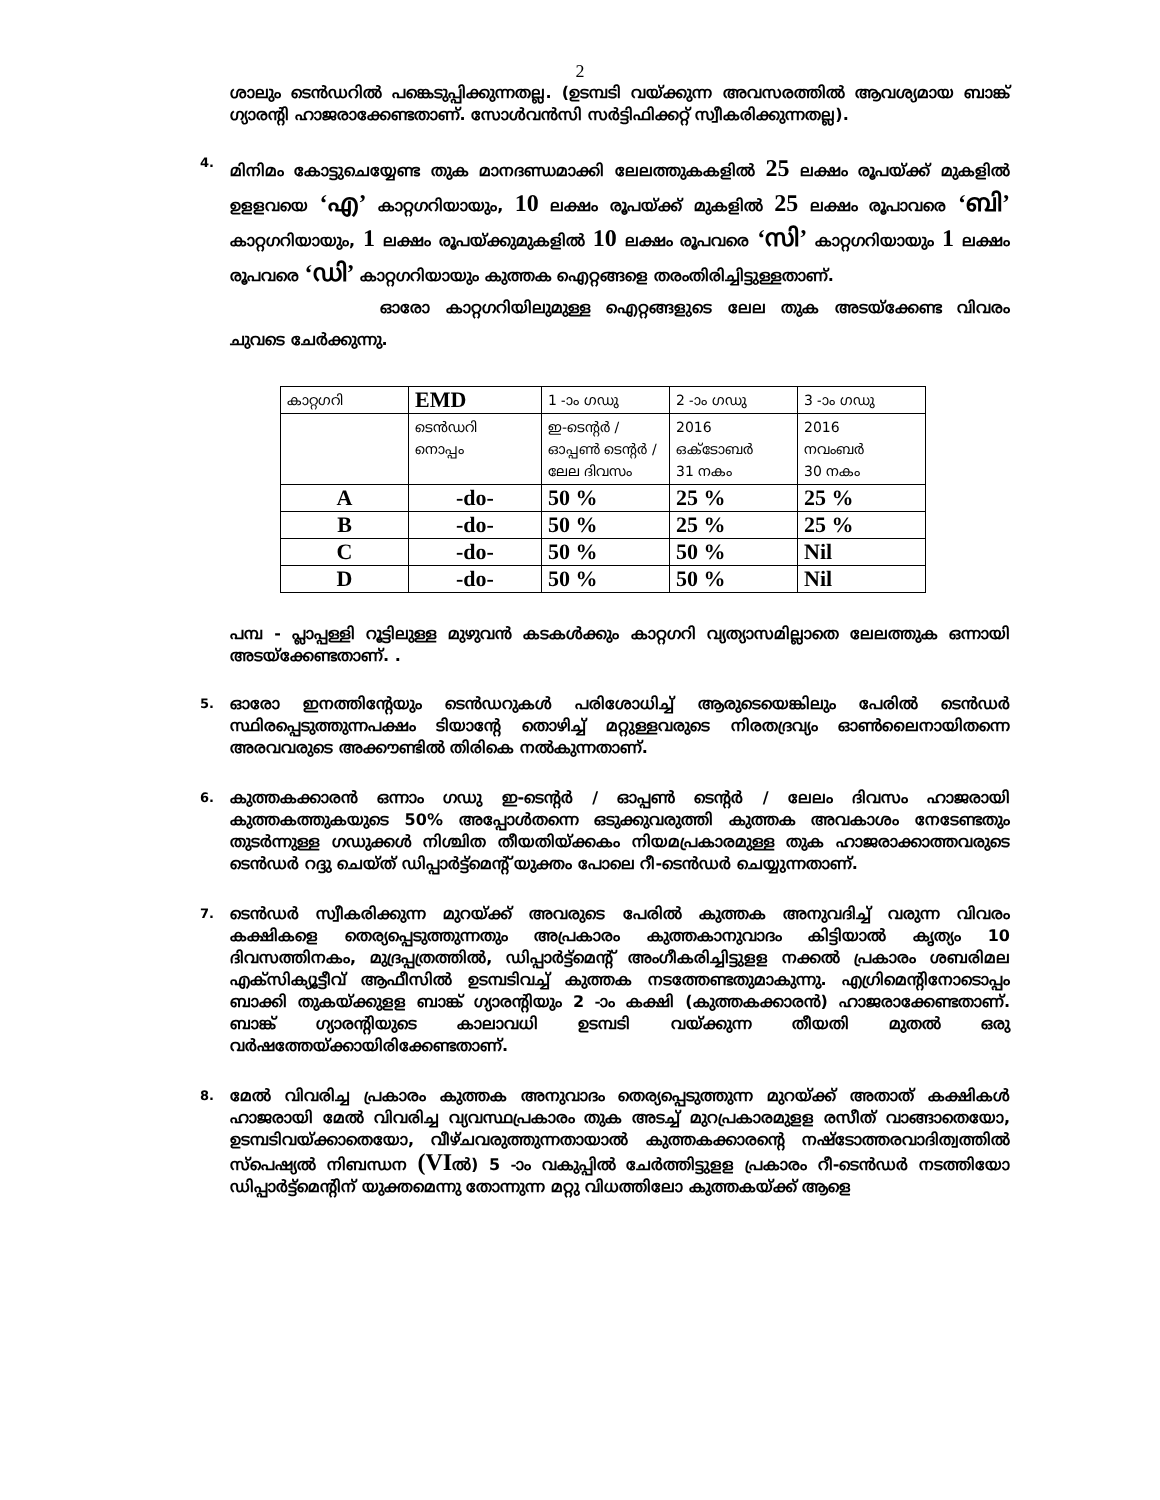2
ശാലും ടെൻഡറിൽ പങ്കെടുപ്പിക്കുന്നതല്ല. (ഉടമ്പടി വയ്ക്കുന്ന അവസരത്തിൽ ആവശ്യമായ ബാങ്ക് ഗ്യാരന്റി ഹാജരാക്കേണ്ടതാണ്. സോൾവൻസി സർട്ടിഫിക്കറ്റ് സ്വീകരിക്കുന്നതല്ല).
4.
മിനിമം കോട്ടുചെയ്യേണ്ട തുക മാനദണ്ഡമാക്കി ലേലത്തുകകളിൽ 25 ലക്ഷം രൂപയ്ക്ക് മുകളിൽ ഉളളവയെ ‘എ’ കാറ്റഗറിയായും, 10 ലക്ഷം രൂപയ്ക്ക് മുകളിൽ 25 ലക്ഷം രൂപാവരെ ‘ബി’ കാറ്റഗറിയായും, 1 ലക്ഷം രൂപയ്ക്കുമുകളിൽ 10 ലക്ഷം രൂപവരെ ‘സി’ കാറ്റഗറിയായും 1 ലക്ഷം രൂപവരെ ‘ഡി’ കാറ്റഗറിയായും കുത്തക ഐറ്റങ്ങളെ തരംതിരിച്ചിട്ടുള്ളതാണ്.
ഓരോ കാറ്റഗറിയിലുമുള്ള ഐറ്റങ്ങളുടെ ലേല തുക അടയ്ക്കേണ്ട വിവരം ചുവടെ ചേർക്കുന്നു.
| കാറ്റഗറി | EMD | 1 -ാം ഗഡു | 2 -ാം ഗഡു | 3 -ാം ഗഡു |
| | ടെൻഡറി നൊപ്പം | ഇ-ടെന്റർ / ഓപ്പൺ ടെന്റർ / ലേല ദിവസം | 2016 ഒക്ടോബർ 31 നകം | 2016 നവംബർ 30 നകം |
| A | -do- | 50 % | 25 % | 25 % |
| B | -do- | 50 % | 25 % | 25 % |
| C | -do- | 50 % | 50 % | Nil |
| D | -do- | 50 % | 50 % | Nil |
പമ്പ - പ്ലാപ്പള്ളി റൂട്ടിലുള്ള മുഴുവൻ കടകൾക്കും കാറ്റഗറി വ്യത്യാസമില്ലാതെ ലേലത്തുക ഒന്നായി അടയ്ക്കേണ്ടതാണ്. .
5.
ഓരോ ഇനത്തിന്റേയും ടെൻഡറുകൾ പരിശോധിച്ച് ആരുടെയെങ്കിലും പേരിൽ ടെൻഡർ സ്ഥിരപ്പെടുത്തുന്നപക്ഷം ടിയാന്റേ തൊഴിച്ച് മറ്റുള്ളവരുടെ നിരതദ്രവ്യം ഓൺലൈനായിതന്നെ അരവവരുടെ അക്കൗണ്ടിൽ തിരികെ നൽകുന്നതാണ്.
6.
കുത്തകക്കാരൻ ഒന്നാം ഗഡു ഇ-ടെന്റർ / ഓപ്പൺ ടെന്റർ / ലേലം ദിവസം ഹാജരായി കുത്തകത്തുകയുടെ 50% അപ്പോൾതന്നെ ഒടുക്കുവരുത്തി കുത്തക അവകാശം നേടേണ്ടതും തുടർന്നുള്ള ഗഡുക്കൾ നിശ്ചിത തീയതിയ്ക്കകം നിയമപ്രകാരമുള്ള തുക ഹാജരാക്കാത്തവരുടെ ടെൻഡർ റദ്ദു ചെയ്ത് ഡിപ്പാർട്ട്മെന്റ് യുക്തം പോലെ റീ-ടെൻഡർ ചെയ്യുന്നതാണ്.
7.
ടെൻഡർ സ്വീകരിക്കുന്ന മുറയ്ക്ക് അവരുടെ പേരിൽ കുത്തക അനുവദിച്ച് വരുന്ന വിവരം കക്ഷികളെ തെര്യപ്പെടുത്തുന്നതും അപ്രകാരം കുത്തകാനുവാദം കിട്ടിയാൽ കൃത്യം 10 ദിവസത്തിനകം, മുദ്രപ്പത്രത്തിൽ, ഡിപ്പാർട്ട്മെന്റ് അംഗീകരിച്ചിട്ടുളള നക്കൽ പ്രകാരം ശബരിമല എക്സിക്യൂട്ടീവ് ആഫീസിൽ ഉടമ്പടിവച്ച് കുത്തക നടത്തേണ്ടതുമാകുന്നു. എഗ്രിമെന്റിനോടൊപ്പം ബാക്കി തുകയ്ക്കുളള ബാങ്ക് ഗ്യാരന്റിയും 2 -ാം കക്ഷി (കുത്തകക്കാരൻ) ഹാജരാക്കേണ്ടതാണ്. ബാങ്ക് ഗ്യാരന്റിയുടെ കാലാവധി ഉടമ്പടി വയ്ക്കുന്ന തീയതി മുതൽ ഒരു വർഷത്തേയ്ക്കായിരിക്കേണ്ടതാണ്.
8.
മേൽ വിവരിച്ച പ്രകാരം കുത്തക അനുവാദം തെര്യപ്പെടുത്തുന്ന മുറയ്ക്ക് അതാത് കക്ഷികൾ ഹാജരായി മേൽ വിവരിച്ച വ്യവസ്ഥപ്രകാരം തുക അടച്ച് മുറപ്രകാരമുളള രസീത് വാങ്ങാതെയോ, ഉടമ്പടിവയ്ക്കാതെയോ, വീഴ്ചവരുത്തുന്നതായാൽ കുത്തകക്കാരന്റെ നഷ്ടോത്തരവാദിത്വത്തിൽ സ്പെഷ്യൽ നിബന്ധന (VIൽ) 5 -ാം വകുപ്പിൽ ചേർത്തിട്ടുളള പ്രകാരം റീ-ടെൻഡർ നടത്തിയോ ഡിപ്പാർട്ട്മെന്റിന് യുക്തമെന്നു തോന്നുന്ന മറ്റു വിധത്തിലോ കുത്തകയ്ക്ക് ആളെ